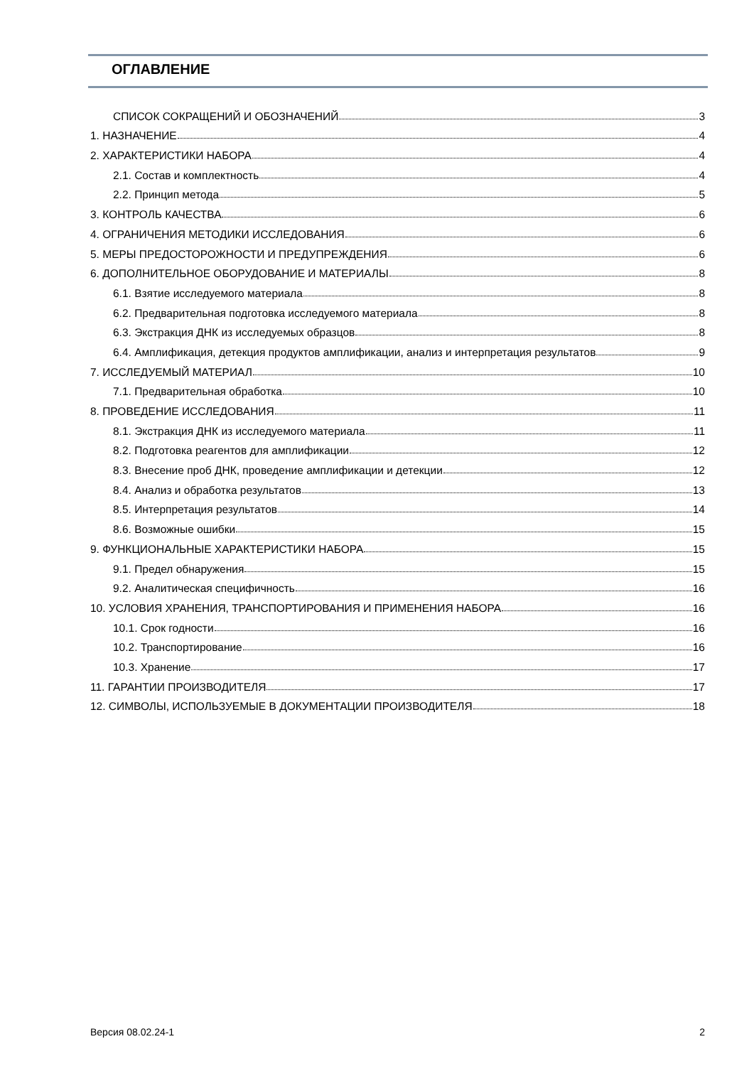ОГЛАВЛЕНИЕ
СПИСОК СОКРАЩЕНИЙ И ОБОЗНАЧЕНИЙ 3
1. НАЗНАЧЕНИЕ 4
2. ХАРАКТЕРИСТИКИ НАБОРА 4
2.1. Состав и комплектность 4
2.2. Принцип метода 5
3. КОНТРОЛЬ КАЧЕСТВА 6
4. ОГРАНИЧЕНИЯ МЕТОДИКИ ИССЛЕДОВАНИЯ 6
5. МЕРЫ ПРЕДОСТОРОЖНОСТИ И ПРЕДУПРЕЖДЕНИЯ 6
6. ДОПОЛНИТЕЛЬНОЕ ОБОРУДОВАНИЕ И МАТЕРИАЛЫ 8
6.1. Взятие исследуемого материала 8
6.2. Предварительная подготовка исследуемого материала 8
6.3. Экстракция ДНК из исследуемых образцов 8
6.4. Амплификация, детекция продуктов амплификации, анализ и интерпретация результатов 9
7. ИССЛЕДУЕМЫЙ МАТЕРИАЛ 10
7.1. Предварительная обработка 10
8. ПРОВЕДЕНИЕ ИССЛЕДОВАНИЯ 11
8.1. Экстракция ДНК из исследуемого материала 11
8.2. Подготовка реагентов для амплификации 12
8.3. Внесение проб ДНК, проведение амплификации и детекции 12
8.4. Анализ и обработка результатов 13
8.5. Интерпретация результатов 14
8.6. Возможные ошибки 15
9. ФУНКЦИОНАЛЬНЫЕ ХАРАКТЕРИСТИКИ НАБОРА 15
9.1. Предел обнаружения 15
9.2. Аналитическая специфичность 16
10. УСЛОВИЯ ХРАНЕНИЯ, ТРАНСПОРТИРОВАНИЯ И ПРИМЕНЕНИЯ НАБОРА 16
10.1. Срок годности 16
10.2. Транспортирование 16
10.3. Хранение 17
11. ГАРАНТИИ ПРОИЗВОДИТЕЛЯ 17
12. СИМВОЛЫ, ИСПОЛЬЗУЕМЫЕ В ДОКУМЕНТАЦИИ ПРОИЗВОДИТЕЛЯ 18
Версия 08.02.24-1 2